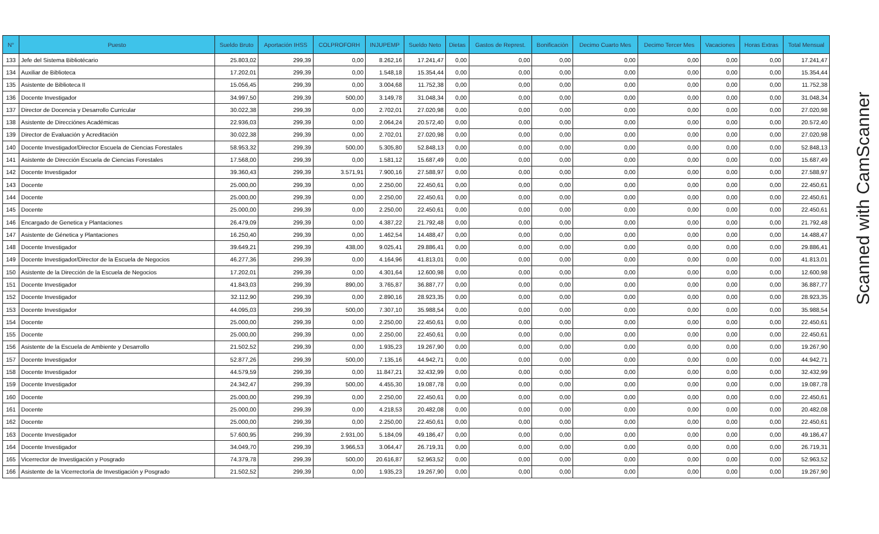| N° | Puesto | Sueldo Bruto | Aportación IHSS | COLPROFORH | INJUPEMP | Sueldo Neto | Dietas | Gastos de Represt. | Bonificación | Decimo Cuarto Mes | Decimo Tercer Mes | Vacaciones | Horas Extras | Total Mensual |
| --- | --- | --- | --- | --- | --- | --- | --- | --- | --- | --- | --- | --- | --- | --- |
| 133 | Jefe del Sistema Bibliotécario | 25.803,02 | 299,39 | 0,00 | 8.262,16 | 17.241,47 | 0,00 | 0,00 | 0,00 | 0,00 | 0,00 | 0,00 | 0,00 | 17.241,47 |
| 134 | Auxiliar de Biblioteca | 17.202,01 | 299,39 | 0,00 | 1.548,18 | 15.354,44 | 0,00 | 0,00 | 0,00 | 0,00 | 0,00 | 0,00 | 0,00 | 15.354,44 |
| 135 | Asistente de Biblioteca II | 15.056,45 | 299,39 | 0,00 | 3.004,68 | 11.752,38 | 0,00 | 0,00 | 0,00 | 0,00 | 0,00 | 0,00 | 0,00 | 11.752,38 |
| 136 | Docente Investigador | 34.997,50 | 299,39 | 500,00 | 3.149,78 | 31.048,34 | 0,00 | 0,00 | 0,00 | 0,00 | 0,00 | 0,00 | 0,00 | 31.048,34 |
| 137 | Director de Docencia y Desarrollo Curricular | 30.022,38 | 299,39 | 0,00 | 2.702,01 | 27.020,98 | 0,00 | 0,00 | 0,00 | 0,00 | 0,00 | 0,00 | 0,00 | 27.020,98 |
| 138 | Asistente de Direcciónes Académicas | 22.936,03 | 299,39 | 0,00 | 2.064,24 | 20.572,40 | 0,00 | 0,00 | 0,00 | 0,00 | 0,00 | 0,00 | 0,00 | 20.572,40 |
| 139 | Director de Evaluación y Acreditación | 30.022,38 | 299,39 | 0,00 | 2.702,01 | 27.020,98 | 0,00 | 0,00 | 0,00 | 0,00 | 0,00 | 0,00 | 0,00 | 27.020,98 |
| 140 | Docente Investigador/Director Escuela de Ciencias Forestales | 58.953,32 | 299,39 | 500,00 | 5.305,80 | 52.848,13 | 0,00 | 0,00 | 0,00 | 0,00 | 0,00 | 0,00 | 0,00 | 52.848,13 |
| 141 | Asistente de Dirección Escuela de Ciencias Forestales | 17.568,00 | 299,39 | 0,00 | 1.581,12 | 15.687,49 | 0,00 | 0,00 | 0,00 | 0,00 | 0,00 | 0,00 | 0,00 | 15.687,49 |
| 142 | Docente Investigador | 39.360,43 | 299,39 | 3.571,91 | 7.900,16 | 27.588,97 | 0,00 | 0,00 | 0,00 | 0,00 | 0,00 | 0,00 | 0,00 | 27.588,97 |
| 143 | Docente | 25.000,00 | 299,39 | 0,00 | 2.250,00 | 22.450,61 | 0,00 | 0,00 | 0,00 | 0,00 | 0,00 | 0,00 | 0,00 | 22.450,61 |
| 144 | Docente | 25.000,00 | 299,39 | 0,00 | 2.250,00 | 22.450,61 | 0,00 | 0,00 | 0,00 | 0,00 | 0,00 | 0,00 | 0,00 | 22.450,61 |
| 145 | Docente | 25.000,00 | 299,39 | 0,00 | 2.250,00 | 22.450,61 | 0,00 | 0,00 | 0,00 | 0,00 | 0,00 | 0,00 | 0,00 | 22.450,61 |
| 146 | Encargado de Genetica y Plantaciones | 26.479,09 | 299,39 | 0,00 | 4.387,22 | 21.792,48 | 0,00 | 0,00 | 0,00 | 0,00 | 0,00 | 0,00 | 0,00 | 21.792,48 |
| 147 | Asistente de Génetica y Plantaciones | 16.250,40 | 299,39 | 0,00 | 1.462,54 | 14.488,47 | 0,00 | 0,00 | 0,00 | 0,00 | 0,00 | 0,00 | 0,00 | 14.488,47 |
| 148 | Docente Investigador | 39.649,21 | 299,39 | 438,00 | 9.025,41 | 29.886,41 | 0,00 | 0,00 | 0,00 | 0,00 | 0,00 | 0,00 | 0,00 | 29.886,41 |
| 149 | Docente Investigador/Director de la Escuela de Negocios | 46.277,36 | 299,39 | 0,00 | 4.164,96 | 41.813,01 | 0,00 | 0,00 | 0,00 | 0,00 | 0,00 | 0,00 | 0,00 | 41.813,01 |
| 150 | Asistente de la Dirección de la Escuela de Negocios | 17.202,01 | 299,39 | 0,00 | 4.301,64 | 12.600,98 | 0,00 | 0,00 | 0,00 | 0,00 | 0,00 | 0,00 | 0,00 | 12.600,98 |
| 151 | Docente Investigador | 41.843,03 | 299,39 | 890,00 | 3.765,87 | 36.887,77 | 0,00 | 0,00 | 0,00 | 0,00 | 0,00 | 0,00 | 0,00 | 36.887,77 |
| 152 | Docente Investigador | 32.112,90 | 299,39 | 0,00 | 2.890,16 | 28.923,35 | 0,00 | 0,00 | 0,00 | 0,00 | 0,00 | 0,00 | 0,00 | 28.923,35 |
| 153 | Docente Investigador | 44.095,03 | 299,39 | 500,00 | 7.307,10 | 35.988,54 | 0,00 | 0,00 | 0,00 | 0,00 | 0,00 | 0,00 | 0,00 | 35.988,54 |
| 154 | Docente | 25.000,00 | 299,39 | 0,00 | 2.250,00 | 22.450,61 | 0,00 | 0,00 | 0,00 | 0,00 | 0,00 | 0,00 | 0,00 | 22.450,61 |
| 155 | Docente | 25.000,00 | 299,39 | 0,00 | 2.250,00 | 22.450,61 | 0,00 | 0,00 | 0,00 | 0,00 | 0,00 | 0,00 | 0,00 | 22.450,61 |
| 156 | Asistente de la Escuela de Ambiente y Desarrollo | 21.502,52 | 299,39 | 0,00 | 1.935,23 | 19.267,90 | 0,00 | 0,00 | 0,00 | 0,00 | 0,00 | 0,00 | 0,00 | 19.267,90 |
| 157 | Docente Investigador | 52.877,26 | 299,39 | 500,00 | 7.135,16 | 44.942,71 | 0,00 | 0,00 | 0,00 | 0,00 | 0,00 | 0,00 | 0,00 | 44.942,71 |
| 158 | Docente Investigador | 44.579,59 | 299,39 | 0,00 | 11.847,21 | 32.432,99 | 0,00 | 0,00 | 0,00 | 0,00 | 0,00 | 0,00 | 0,00 | 32.432,99 |
| 159 | Docente Investigador | 24.342,47 | 299,39 | 500,00 | 4.455,30 | 19.087,78 | 0,00 | 0,00 | 0,00 | 0,00 | 0,00 | 0,00 | 0,00 | 19.087,78 |
| 160 | Docente | 25.000,00 | 299,39 | 0,00 | 2.250,00 | 22.450,61 | 0,00 | 0,00 | 0,00 | 0,00 | 0,00 | 0,00 | 0,00 | 22.450,61 |
| 161 | Docente | 25.000,00 | 299,39 | 0,00 | 4.218,53 | 20.482,08 | 0,00 | 0,00 | 0,00 | 0,00 | 0,00 | 0,00 | 0,00 | 20.482,08 |
| 162 | Docente | 25.000,00 | 299,39 | 0,00 | 2.250,00 | 22.450,61 | 0,00 | 0,00 | 0,00 | 0,00 | 0,00 | 0,00 | 0,00 | 22.450,61 |
| 163 | Docente Investigador | 57.600,95 | 299,39 | 2.931,00 | 5.184,09 | 49.186,47 | 0,00 | 0,00 | 0,00 | 0,00 | 0,00 | 0,00 | 0,00 | 49.186,47 |
| 164 | Docente Investigador | 34.049,70 | 299,39 | 3.966,53 | 3.064,47 | 26.719,31 | 0,00 | 0,00 | 0,00 | 0,00 | 0,00 | 0,00 | 0,00 | 26.719,31 |
| 165 | Vicerrector de Investigación y Posgrado | 74.379,78 | 299,39 | 500,00 | 20.616,87 | 52.963,52 | 0,00 | 0,00 | 0,00 | 0,00 | 0,00 | 0,00 | 0,00 | 52.963,52 |
| 166 | Asistente de la Vicerrectoría de Investigación y Posgrado | 21.502,52 | 299,39 | 0,00 | 1.935,23 | 19.267,90 | 0,00 | 0,00 | 0,00 | 0,00 | 0,00 | 0,00 | 0,00 | 19.267,90 |
Scanned with CamScanner